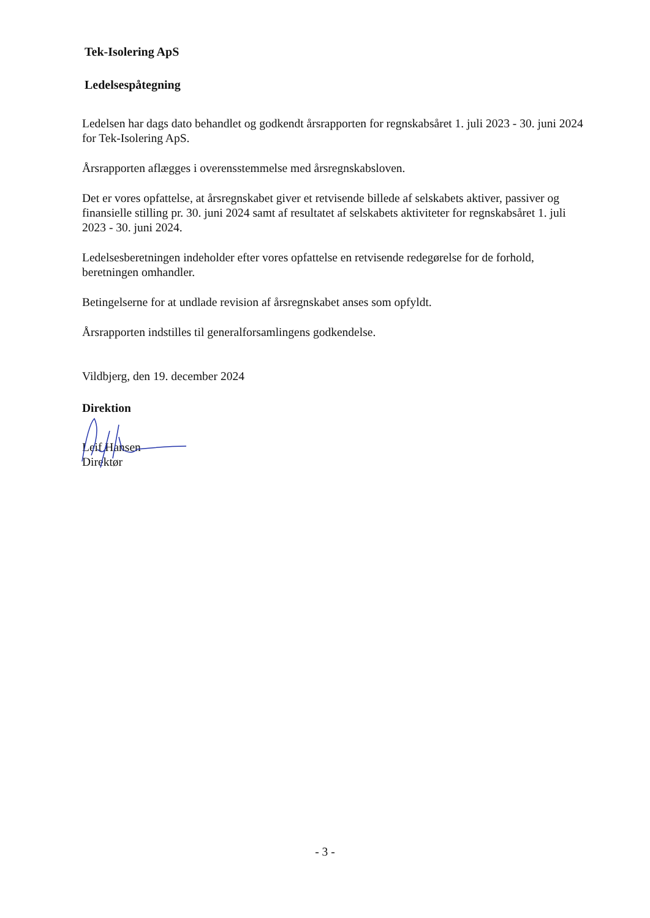Tek-Isolering ApS
Ledelsespåtegning
Ledelsen har dags dato behandlet og godkendt årsrapporten for regnskabsåret 1. juli 2023 - 30. juni 2024 for Tek-Isolering ApS.
Årsrapporten aflægges i overensstemmelse med årsregnskabsloven.
Det er vores opfattelse, at årsregnskabet giver et retvisende billede af selskabets aktiver, passiver og finansielle stilling pr. 30. juni 2024 samt af resultatet af selskabets aktiviteter for regnskabsåret 1. juli 2023 - 30. juni 2024.
Ledelsesberetningen indeholder efter vores opfattelse en retvisende redegørelse for de forhold, beretningen omhandler.
Betingelserne for at undlade revision af årsregnskabet anses som opfyldt.
Årsrapporten indstilles til generalforsamlingens godkendelse.
Vildbjerg, den 19. december 2024
Direktion
Leif Hansen
Direktør
- 3 -